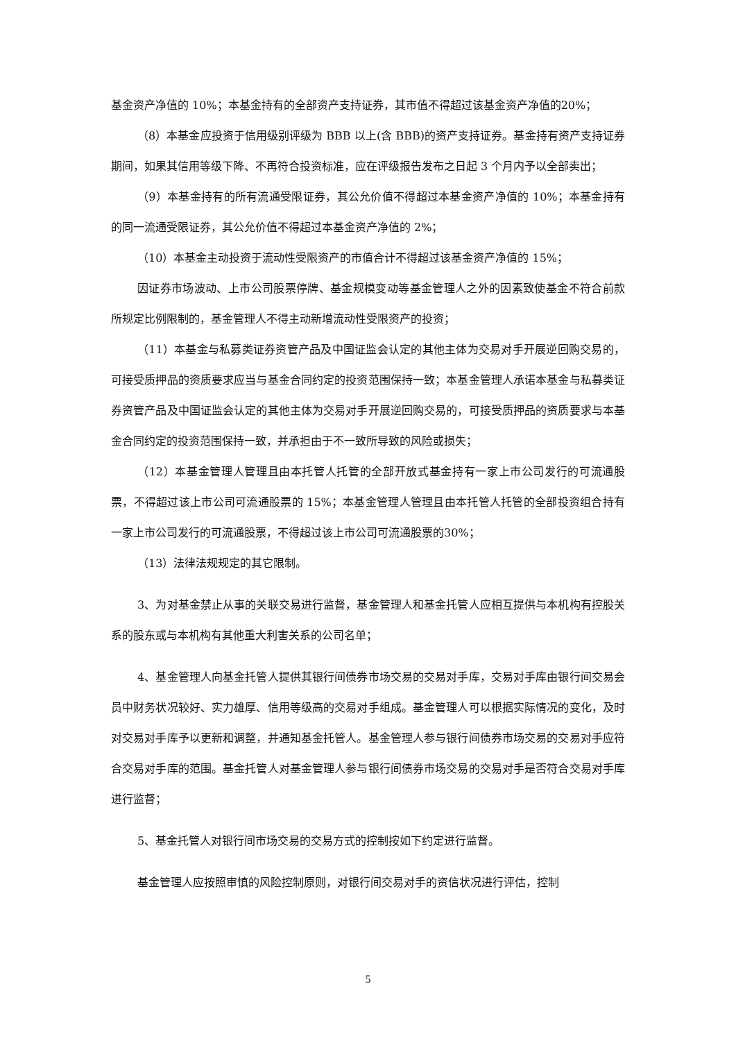基金资产净值的 10%；本基金持有的全部资产支持证券，其市值不得超过该基金资产净值的20%；
（8）本基金应投资于信用级别评级为 BBB 以上(含 BBB)的资产支持证券。基金持有资产支持证券期间，如果其信用等级下降、不再符合投资标准，应在评级报告发布之日起 3 个月内予以全部卖出；
（9）本基金持有的所有流通受限证券，其公允价值不得超过本基金资产净值的 10%；本基金持有的同一流通受限证券，其公允价值不得超过本基金资产净值的 2%；
（10）本基金主动投资于流动性受限资产的市值合计不得超过该基金资产净值的 15%；
因证券市场波动、上市公司股票停牌、基金规模变动等基金管理人之外的因素致使基金不符合前款所规定比例限制的，基金管理人不得主动新增流动性受限资产的投资；
（11）本基金与私募类证券资管产品及中国证监会认定的其他主体为交易对手开展逆回购交易的，可接受质押品的资质要求应当与基金合同约定的投资范围保持一致；本基金管理人承诺本基金与私募类证券资管产品及中国证监会认定的其他主体为交易对手开展逆回购交易的，可接受质押品的资质要求与本基金合同约定的投资范围保持一致，并承担由于不一致所导致的风险或损失；
（12）本基金管理人管理且由本托管人托管的全部开放式基金持有一家上市公司发行的可流通股票，不得超过该上市公司可流通股票的 15%；本基金管理人管理且由本托管人托管的全部投资组合持有一家上市公司发行的可流通股票，不得超过该上市公司可流通股票的30%；
（13）法律法规规定的其它限制。
3、为对基金禁止从事的关联交易进行监督，基金管理人和基金托管人应相互提供与本机构有控股关系的股东或与本机构有其他重大利害关系的公司名单；
4、基金管理人向基金托管人提供其银行间债券市场交易的交易对手库，交易对手库由银行间交易会员中财务状况较好、实力雄厚、信用等级高的交易对手组成。基金管理人可以根据实际情况的变化，及时对交易对手库予以更新和调整，并通知基金托管人。基金管理人参与银行间债券市场交易的交易对手应符合交易对手库的范围。基金托管人对基金管理人参与银行间债券市场交易的交易对手是否符合交易对手库进行监督；
5、基金托管人对银行间市场交易的交易方式的控制按如下约定进行监督。
基金管理人应按照审慎的风险控制原则，对银行间交易对手的资信状况进行评估，控制
5